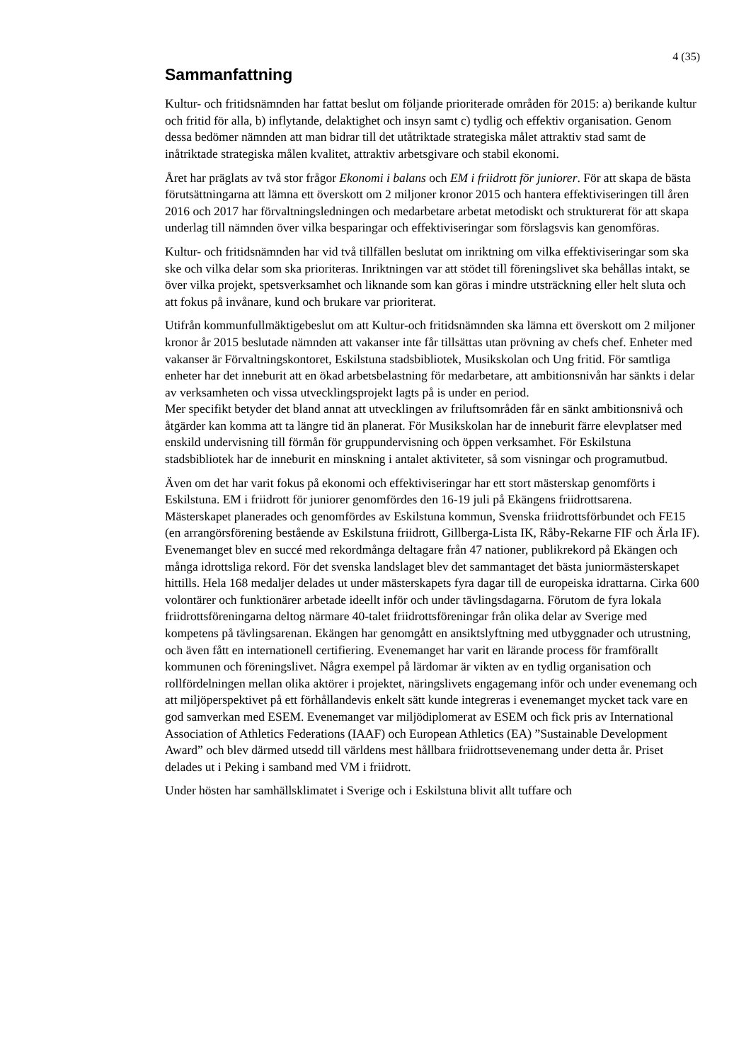4 (35)
Sammanfattning
Kultur- och fritidsnämnden har fattat beslut om följande prioriterade områden för 2015: a) berikande kultur och fritid för alla, b) inflytande, delaktighet och insyn samt c) tydlig och effektiv organisation. Genom dessa bedömer nämnden att man bidrar till det utåtriktade strategiska målet attraktiv stad samt de inåtriktade strategiska målen kvalitet, attraktiv arbetsgivare och stabil ekonomi.
Året har präglats av två stor frågor Ekonomi i balans och EM i friidrott för juniorer. För att skapa de bästa förutsättningarna att lämna ett överskott om 2 miljoner kronor 2015 och hantera effektiviseringen till åren 2016 och 2017 har förvaltningsledningen och medarbetare arbetat metodiskt och strukturerat för att skapa underlag till nämnden över vilka besparingar och effektiviseringar som förslagsvis kan genomföras.
Kultur- och fritidsnämnden har vid två tillfällen beslutat om inriktning om vilka effektiviseringar som ska ske och vilka delar som ska prioriteras. Inriktningen var att stödet till föreningslivet ska behållas intakt, se över vilka projekt, spetsverksamhet och liknande som kan göras i mindre utsträckning eller helt sluta och att fokus på invånare, kund och brukare var prioriterat.
Utifrån kommunfullmäktigebeslut om att Kultur-och fritidsnämnden ska lämna ett överskott om 2 miljoner kronor år 2015 beslutade nämnden att vakanser inte får tillsättas utan prövning av chefs chef. Enheter med vakanser är Förvaltningskontoret, Eskilstuna stadsbibliotek, Musikskolan och Ung fritid. För samtliga enheter har det inneburit att en ökad arbetsbelastning för medarbetare, att ambitionsnivån har sänkts i delar av verksamheten och vissa utvecklingsprojekt lagts på is under en period.
Mer specifikt betyder det bland annat att utvecklingen av friluftsområden får en sänkt ambitionsnivå och åtgärder kan komma att ta längre tid än planerat. För Musikskolan har de inneburit färre elevplatser med enskild undervisning till förmån för gruppundervisning och öppen verksamhet. För Eskilstuna stadsbibliotek har de inneburit en minskning i antalet aktiviteter, så som visningar och programutbud.
Även om det har varit fokus på ekonomi och effektiviseringar har ett stort mästerskap genomförts i Eskilstuna. EM i friidrott för juniorer genomfördes den 16-19 juli på Ekängens friidrottsarena. Mästerskapet planerades och genomfördes av Eskilstuna kommun, Svenska friidrottsförbundet och FE15 (en arrangörsförening bestående av Eskilstuna friidrott, Gillberga-Lista IK, Råby-Rekarne FIF och Ärla IF). Evenemanget blev en succé med rekordmånga deltagare från 47 nationer, publikrekord på Ekängen och många idrottsliga rekord. För det svenska landslaget blev det sammantaget det bästa juniormästerskapet hittills. Hela 168 medaljer delades ut under mästerskapets fyra dagar till de europeiska idrattarna. Cirka 600 volontärer och funktionärer arbetade ideellt inför och under tävlingsdagarna. Förutom de fyra lokala friidrottsföreningarna deltog närmare 40-talet friidrottsföreningar från olika delar av Sverige med kompetens på tävlingsarenan. Ekängen har genomgått en ansiktslyftning med utbyggnader och utrustning, och även fått en internationell certifiering. Evenemanget har varit en lärande process för framförallt kommunen och föreningslivet. Några exempel på lärdomar är vikten av en tydlig organisation och rollfördelningen mellan olika aktörer i projektet, näringslivets engagemang inför och under evenemang och att miljöperspektivet på ett förhållandevis enkelt sätt kunde integreras i evenemanget mycket tack vare en god samverkan med ESEM. Evenemanget var miljödiplomerat av ESEM och fick pris av International Association of Athletics Federations (IAAF) och European Athletics (EA) ”Sustainable Development Award” och blev därmed utsedd till världens mest hållbara friidrottsevenemang under detta år. Priset delades ut i Peking i samband med VM i friidrott.
Under hösten har samhällsklimatet i Sverige och i Eskilstuna blivit allt tuffare och